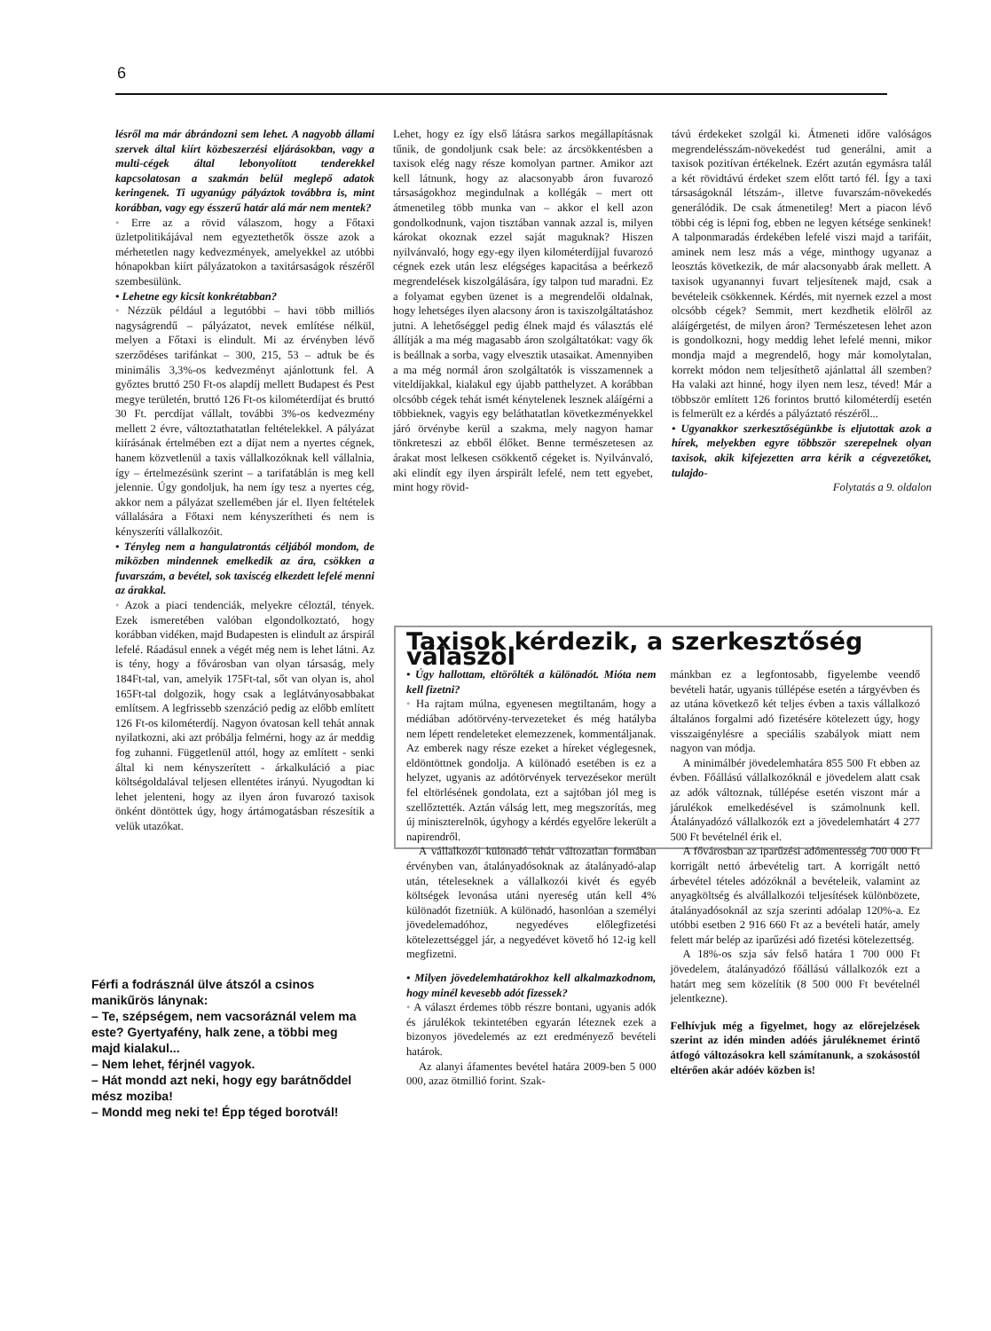6
lésről ma már ábrándozni sem lehet. A nagyobb állami szervek által kiírt közbeszerzési eljárásokban, vagy a multi-cégek által lebonyolított tenderekkel kapcsolatosan a szakmán belül meglepő adatok keringenek. Ti ugyanúgy pályáztok továbbra is, mint korábban, vagy egy ésszerű határ alá már nem mentek?
• Erre az a rövid válaszom, hogy a Főtaxi üzletpolitikájával nem egyeztethetők össze azok a mérhetetlen nagy kedvezmények, amelyekkel az utóbbi hónapokban kiírt pályázatokon a taxitársaságok részéről szembesülünk.
• Lehetne egy kicsit konkrétabban?
• Nézzük például a legutóbbi – havi több milliós nagyságrendű – pályázatot, nevek említése nélkül, melyen a Főtaxi is elindult. Mi az érvényben lévő szerződéses tarifánkat – 300, 215, 53 – adtuk be és minimális 3,3%-os kedvezményt ajánlottunk fel. A győztes bruttó 250 Ft-os alapdíj mellett Budapest és Pest megye területén, bruttó 126 Ft-os kilométerdíjat és bruttó 30 Ft. percdíjat vállalt, további 3%-os kedvezmény mellett 2 évre, változtathatatlan feltételekkel. A pályázat kiírásának értelmében ezt a díjat nem a nyertes cégnek, hanem közvetlenül a taxis vállalkozóknak kell vállalnia, így – értelmezésünk szerint – a tarifatáblán is meg kell jelennie. Úgy gondoljuk, ha nem így tesz a nyertes cég, akkor nem a pályázat szellemében jár el. Ilyen feltételek vállalására a Főtaxi nem kényszerítheti és nem is kényszeríti vállalkozóit.
• Tényleg nem a hangulatrontás céljából mondom, de miközben mindennek emelkedik az ára, csökken a fuvarszám, a bevétel, sok taxiscég elkezdett lefelé menni az árakkal.
• Azok a piaci tendenciák, melyekre céloztál, tények. Ezek ismeretében valóban elgondolkoztató, hogy korábban vidéken, majd Budapesten is elindult az árspirál lefelé. Ráadásul ennek a végét még nem is lehet látni. Az is tény, hogy a fővárosban van olyan társaság, mely 184Ft-tal, van, amelyik 175Ft-tal, sőt van olyan is, ahol 165Ft-tal dolgozik, hogy csak a leglátványosabbakat említsem. A legfrissebb szenzáció pedig az előbb említett 126 Ft-os kilométerdíj. Nagyon óvatosan kell tehát annak nyilatkozni, aki azt próbálja felmérni, hogy az ár meddig fog zuhanni. Függetlenül attól, hogy az említett - senki által ki nem kényszerített - árkalkuláció a piac költségoldalával teljesen ellentétes irányú. Nyugodtan ki lehet jelenteni, hogy az ilyen áron fuvarozó taxisok önként döntöttek úgy, hogy ártámogatásban részesítik a velük utazókat.
Férfi a fodrásznál ülve átszól a csinos manikűrös lánynak:
– Te, szépségem, nem vacsoráznál velem ma este? Gyertyafény, halk zene, a többi meg majd kialakul...
– Nem lehet, férjnél vagyok.
– Hát mondd azt neki, hogy egy barátnőddel mész moziba!
– Mondd meg neki te! Épp téged borotvál!
Lehet, hogy ez így első látásra sarkos megállapításnak tűnik, de gondoljunk csak bele: az árcsökkentésben a taxisok elég nagy része komolyan partner. Amikor azt kell látnunk, hogy az alacsonyabb áron fuvarozó társaságokhoz megindulnak a kollégák – mert ott átmenetileg több munka van – akkor el kell azon gondolkodnunk, vajon tisztában vannak azzal is, milyen károkat okoznak ezzel saját maguknak? Hiszen nyilvánvaló, hogy egy-egy ilyen kilométerdíjjal fuvarozó cégnek ezek után lesz elégséges kapacitása a beérkező megrendelések kiszolgálására, így talpon tud maradni. Ez a folyamat egyben üzenet is a megrendelői oldalnak, hogy lehetséges ilyen alacsony áron is taxiszolgáltatáshoz jutni. A lehetőséggel pedig élnek majd és választás elé állítják a ma még magasabb áron szolgáltatókat: vagy ők is beállnak a sorba, vagy elvesztik utasaikat. Amennyiben a ma még normál áron szolgáltatók is visszamennek a viteldíjakkal, kialakul egy újabb patthelyzet. A korábban olcsóbb cégek tehát ismét kénytelenek lesznek aláígérni a többieknek, vagyis egy beláthatatlan következményekkel járó örvénybe kerül a szakma, mely nagyon hamar tönkreteszi az ebből élőket. Benne természetesen az árakat most lelkesen csökkentő cégeket is. Nyilvánvaló, aki elindít egy ilyen árspirált lefelé, nem tett egyebet, mint hogy rövid-
távú érdekeket szolgál ki. Átmeneti időre valóságos megrendelésszám-növekedést tud generálni, amit a taxisok pozitívan értékelnek. Ezért azután egymásra talál a két rövidtávú érdeket szem előtt tartó fél. Így a taxi társaságoknál létszám-, illetve fuvarszám-növekedés generálódik. De csak átmenetileg! Mert a piacon lévő többi cég is lépni fog, ebben ne legyen kétsége senkinek! A talponmaradás érdekében lefelé viszi majd a tarifáit, aminek nem lesz más a vége, minthogy ugyanaz a leosztás következik, de már alacsonyabb árak mellett. A taxisok ugyanannyi fuvart teljesítenek majd, csak a bevételeik csökkennek. Kérdés, mit nyernek ezzel a most olcsóbb cégek? Semmit, mert kezdhetik elölről az aláígérgetést, de milyen áron? Természetesen lehet azon is gondolkozni, hogy meddig lehet lefelé menni, mikor mondja majd a megrendelő, hogy már komolytalan, korrekt módon nem teljesíthető ajánlattal áll szemben? Ha valaki azt hinné, hogy ilyen nem lesz, téved! Már a többször említett 126 forintos bruttó kilométerdíj esetén is felmerült ez a kérdés a pályáztató részéről...
• Ugyanakkor szerkesztőségünkbe is eljutottak azok a hírek, melyekben egyre többször szerepelnek olyan taxisok, akik kifejezetten arra kérik a cégvezetőket, tulajdo-
Folytatás a 9. oldalon
Taxisok kérdezik, a szerkesztőség válaszol
• Úgy hallottam, eltörölték a különadót. Mióta nem kell fizetni?
• Ha rajtam múlna, egyenesen megtiltanám, hogy a médiában adótörvény-tervezeteket és még hatályba nem lépett rendeleteket elemezzenek, kommentáljanak. Az emberek nagy része ezeket a híreket véglegesnek, eldöntöttnek gondolja. A különadó esetében is ez a helyzet, ugyanis az adótörvények tervezésekor merült fel eltörlésének gondolata, ezt a sajtóban jól meg is szellőztették. Aztán válság lett, meg megszorítás, meg új miniszterelnök, úgyhogy a kérdés egyelőre lekerült a napirendről.
A vállalkozói különadó tehát változatlan formában érvényben van, átalányadósoknak az átalányadó-alap után, tételeseknek a vállalkozói kivét és egyéb költségek levonása utáni nyereség után kell 4% különadót fizetniük. A különadó, hasonlóan a személyi jövedelemadóhoz, negyedéves előlegfizetési kötelezettséggel jár, a negyedévet követő hó 12-ig kell megfizetni.
• Milyen jövedelemhatárokhoz kell alkalmazkodnom, hogy minél kevesebb adót fizessek?
• A választ érdemes több részre bontani, ugyanis adók és járulékok tekintetében egyarán léteznek ezek a bizonyos jövedelemés az ezt eredményező bevételi határok.
Az alanyi áfamentes bevétel határa 2009-ben 5 000 000, azaz ötmillió forint. Szak-
mánkban ez a legfontosabb, figyelembe veendő bevételi határ, ugyanis túllépése esetén a tárgyévben és az utána következő két teljes évben a taxis vállalkozó általános forgalmi adó fizetésére kötelezett úgy, hogy visszaigénylésre a speciális szabályok miatt nem nagyon van módja.
A minimálbér jövedelemhatára 855 500 Ft ebben az évben. Főállású vállalkozóknál e jövedelem alatt csak az adók változnak, túllépése esetén viszont már a járulékok emelkedésével is számolnunk kell. Átalányadózó vállalkozók ezt a jövedelemhatárt 4 277 500 Ft bevételnél érik el.
A fővárosban az iparűzési adómentesség 700 000 Ft korrigált nettó árbevételig tart. A korrigált nettó árbevétel tételes adózóknál a bevételeik, valamint az anyagköltség és alvállalkozói teljesítések különbözete, átalányadósoknál az szja szerinti adóalap 120%-a. Ez utóbbi esetben 2 916 660 Ft az a bevételi határ, amely felett már belép az iparűzési adó fizetési kötelezettség.
A 18%-os szja sáv felső határa 1 700 000 Ft jövedelem, átalányadózó főállású vállalkozók ezt a határt meg sem közelítik (8 500 000 Ft bevételnél jelentkezne).
Felhívjuk még a figyelmet, hogy az előrejelzések szerint az idén minden adóés járuléknemet érintő átfogó változásokra kell számítanunk, a szokásostól eltérően akár adóév közben is!